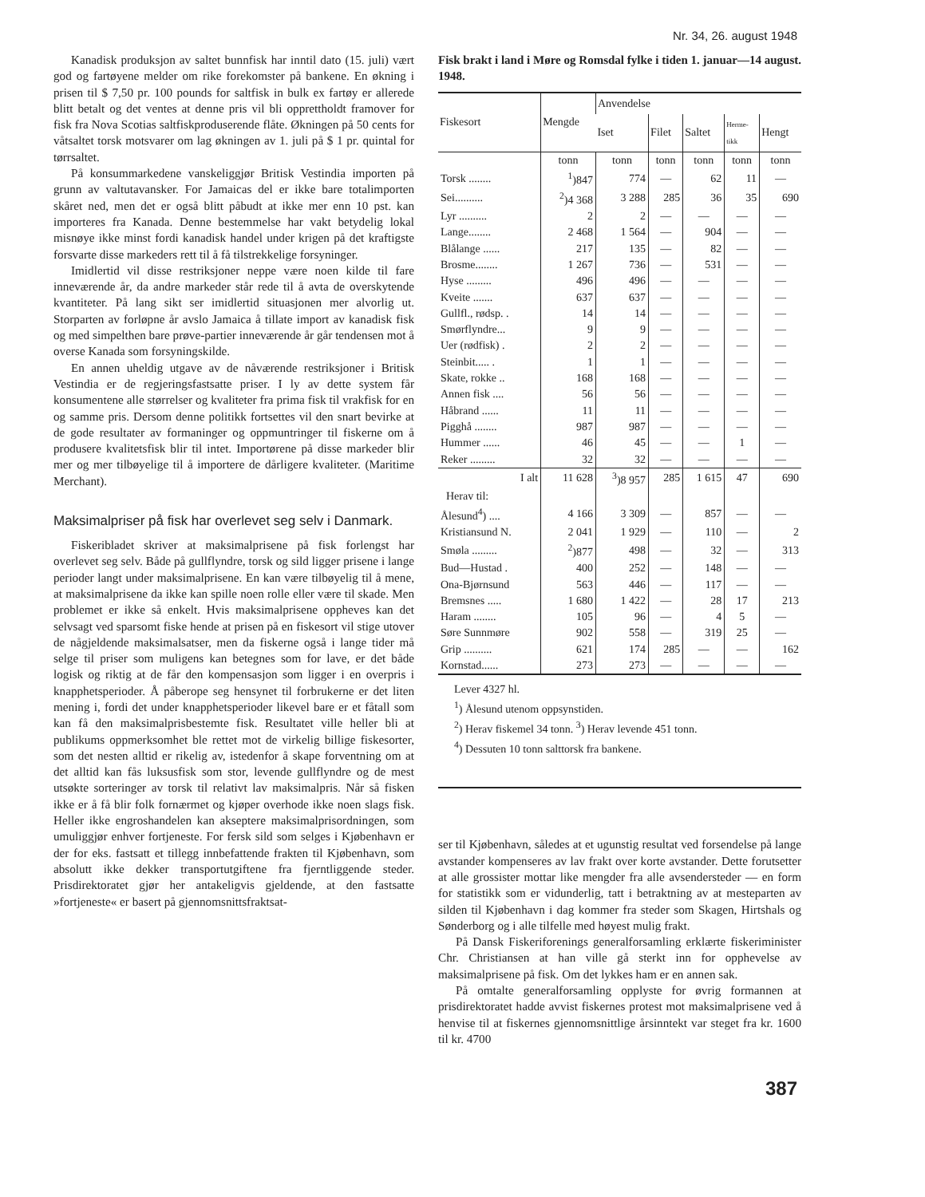Nr. 34, 26. august 1948
Kanadisk produksjon av saltet bunnfisk har inntil dato (15. juli) vært god og fartøyene melder om rike forekomster på bankene. En økning i prisen til $ 7,50 pr. 100 pounds for saltfisk in bulk ex fartøy er allerede blitt betalt og det ventes at denne pris vil bli opprettholdt framover for fisk fra Nova Scotias saltfiskproduserende flåte. Økningen på 50 cents for våtsaltet torsk motsvarer om lag økningen av 1. juli på $ 1 pr. quintal for tørrsaltet.
På konsummarkedene vanskeliggjør Britisk Vestindia importen på grunn av valtutavansker. For Jamaicas del er ikke bare totalimporten skåret ned, men det er også blitt påbudt at ikke mer enn 10 pst. kan importeres fra Kanada. Denne bestemmelse har vakt betydelig lokal misnøye ikke minst fordi kanadisk handel under krigen på det kraftigste forsvarte disse markeders rett til å få tilstrekkelige forsyninger.
Imidlertid vil disse restriksjoner neppe være noen kilde til fare inneværende år, da andre markeder står rede til å avta de overskytende kvantiteter. På lang sikt ser imidlertid situasjonen mer alvorlig ut. Storparten av forløpne år avslo Jamaica å tillate import av kanadisk fisk og med simpelthen bare prøve-partier inneværende år går tendensen mot å overse Kanada som forsyningskilde.
En annen uheldig utgave av de nåværende restriksjoner i Britisk Vestindia er de regjeringsfastsatte priser. I ly av dette system får konsumentene alle størrelser og kvaliteter fra prima fisk til vrakfisk for en og samme pris. Dersom denne politikk fortsettes vil den snart bevirke at de gode resultater av formaninger og oppmuntringer til fiskerne om å produsere kvalitetsfisk blir til intet. Importørene på disse markeder blir mer og mer tilbøyelige til å importere de dårligere kvaliteter. (Maritime Merchant).
Maksimalpriser på fisk har overlevet seg selv i Danmark.
Fiskeribladet skriver at maksimalprisene på fisk forlengst har overlevet seg selv. Både på gullflyndre, torsk og sild ligger prisene i lange perioder langt under maksimalprisene. En kan være tilbøyelig til å mene, at maksimalprisene da ikke kan spille noen rolle eller være til skade. Men problemet er ikke så enkelt. Hvis maksimalprisene oppheves kan det selvsagt ved sparsomt fiske hende at prisen på en fiskesort vil stige utover de någjeldende maksimalsatser, men da fiskerne også i lange tider må selge til priser som muligens kan betegnes som for lave, er det både logisk og riktig at de får den kompensasjon som ligger i en overpris i knapphetsperioder. Å påberope seg hensynet til forbrukerne er det liten mening i, fordi det under knapphetsperioder likevel bare er et fåtall som kan få den maksimalprisbestemte fisk. Resultatet ville heller bli at publikums oppmerksomhet ble rettet mot de virkelig billige fiskesorter, som det nesten alltid er rikelig av, istedenfor å skape forventning om at det alltid kan fås luksusfisk som stor, levende gullflyndre og de mest utsøkte sorteringer av torsk til relativt lav maksimalpris. Når så fisken ikke er å få blir folk fornærmet og kjøper overhode ikke noen slags fisk. Heller ikke engroshandelen kan akseptere maksimalprisordningen, som umuliggjør enhver fortjeneste. For fersk sild som selges i Kjøbenhavn er der for eks. fastsatt et tillegg innbefattende frakten til Kjøbenhavn, som absolutt ikke dekker transportutgiftene fra fjerntliggende steder. Prisdirektoratet gjør her antakeligvis gjeldende, at den fastsatte »fortjeneste« er basert på gjennomsnittsfraktsat-
Fisk brakt i land i Møre og Romsdal fylke i tiden 1. januar—14 august. 1948.
| Fiskesort | Mengde | Anvendelse | | | | |
| --- | --- | --- | --- | --- | --- | --- |
| | | Iset | Filet | Saltet | Herme- tikk | Hengt |
| | tonn | tonn | tonn | tonn | tonn | tonn |
| Torsk ........ | <sup>1</sup>)847 | 774 | — | 62 | 11 | — |
| Sei.......... | <sup>2</sup>)4 368 | 3 288 | 285 | 36 | 35 | 690 |
| Lyr .......... | 2 | 2 | — | — | — | — |
| Lange........ | 2 468 | 1 564 | — | 904 | — | — |
| Blålange ...... | 217 | 135 | — | 82 | — | — |
| Brosme........ | 1 267 | 736 | — | 531 | — | — |
| Hyse ......... | 496 | 496 | — | — | — | — |
| Kveite ....... | 637 | 637 | — | — | — | — |
| Gullfl., rødsp. . | 14 | 14 | — | — | — | — |
| Smørflyndre... | 9 | 9 | — | — | — | — |
| Uer (rødfisk) . | 2 | 2 | — | — | — | — |
| Steinbit..... . | 1 | 1 | — | — | — | — |
| Skate, rokke .. | 168 | 168 | — | — | — | — |
| Annen fisk .... | 56 | 56 | — | — | — | — |
| Håbrand ...... | 11 | 11 | — | — | — | — |
| Pigghå ........ | 987 | 987 | — | — | — | — |
| Hummer ...... | 46 | 45 | — | — | 1 | — |
| Reker ......... | 32 | 32 | — | — | — | — |
| I alt | 11 628 | <sup>3</sup>)8 957 | 285 | 1 615 | 47 | 690 |
| Herav til: | | | | | | |
| Ålesund<sup>4</sup>) .... | 4 166 | 3 309 | — | 857 | — | — |
| Kristiansund N. | 2 041 | 1 929 | — | 110 | — | 2 |
| Smøla ......... | <sup>2</sup>)877 | 498 | — | 32 | — | 313 |
| Bud—Hustad . | 400 | 252 | — | 148 | — | — |
| Ona-Bjørnsund | 563 | 446 | — | 117 | — | — |
| Bremsnes ..... | 1 680 | 1 422 | — | 28 | 17 | 213 |
| Haram ........ | 105 | 96 | — | 4 | 5 | — |
| Søre Sunnmøre | 902 | 558 | — | 319 | 25 | — |
| Grip .......... | 621 | 174 | 285 | — | — | 162 |
| Kornstad...... | 273 | 273 | — | — | — | — |
Lever 4327 hl.
<sup>1</sup>) Ålesund utenom oppsynstiden.
<sup>2</sup>) Herav fiskemel 34 tonn. <sup>3</sup>) Herav levende 451 tonn.
<sup>4</sup>) Dessuten 10 tonn salttorsk fra bankene.
ser til Kjøbenhavn, således at et ugunstig resultat ved forsendelse på lange avstander kompenseres av lav frakt over korte avstander. Dette forutsetter at alle grossister mottar like mengder fra alle avsendersteder — en form for statistikk som er vidunderlig, tatt i betraktning av at mesteparten av silden til Kjøbenhavn i dag kommer fra steder som Skagen, Hirtshals og Sønderborg og i alle tilfelle med høyest mulig frakt.
På Dansk Fiskeriforenings generalforsamling erklærte fiskeriminister Chr. Christiansen at han ville gå sterkt inn for opphevelse av maksimalprisene på fisk. Om det lykkes ham er en annen sak.
På omtalte generalforsamling opplyste for øvrig formannen at prisdirektoratet hadde avvist fiskernes protest mot maksimalprisene ved å henvise til at fiskernes gjennomsnittlige årsinntekt var steget fra kr. 1600 til kr. 4700
387